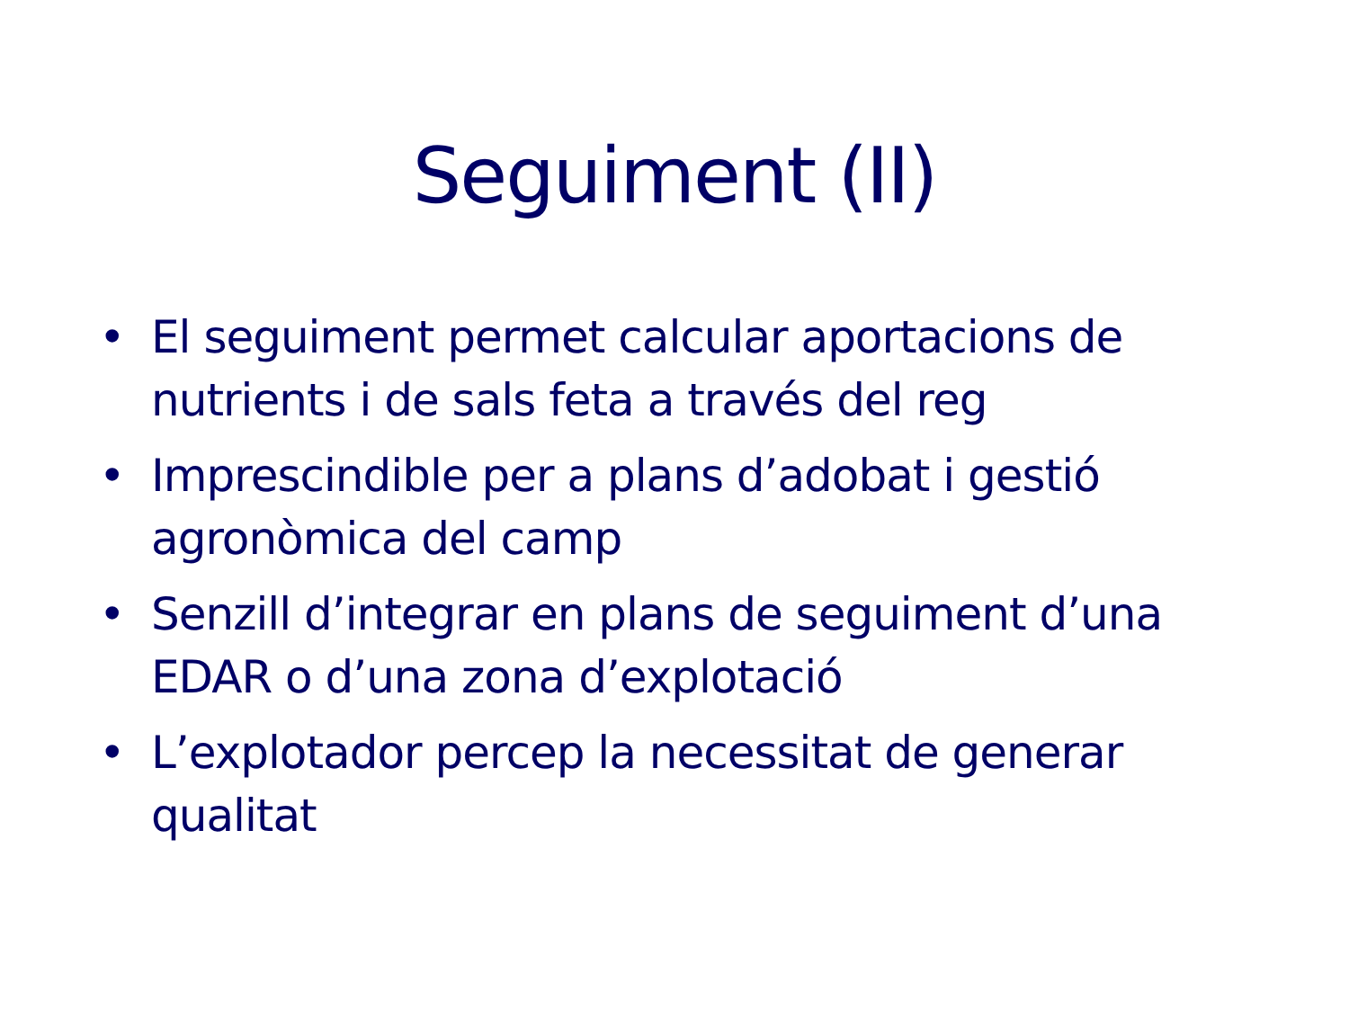Seguiment (II)
• El seguiment permet calcular aportacions de nutrients i de sals feta a través del reg
• Imprescindible per a plans d’adobat i gestió agronòmica del camp
• Senzill d’integrar en plans de seguiment d’una EDAR o d’una zona d’explotació
• L’explotador percep la necessitat de generar qualitat